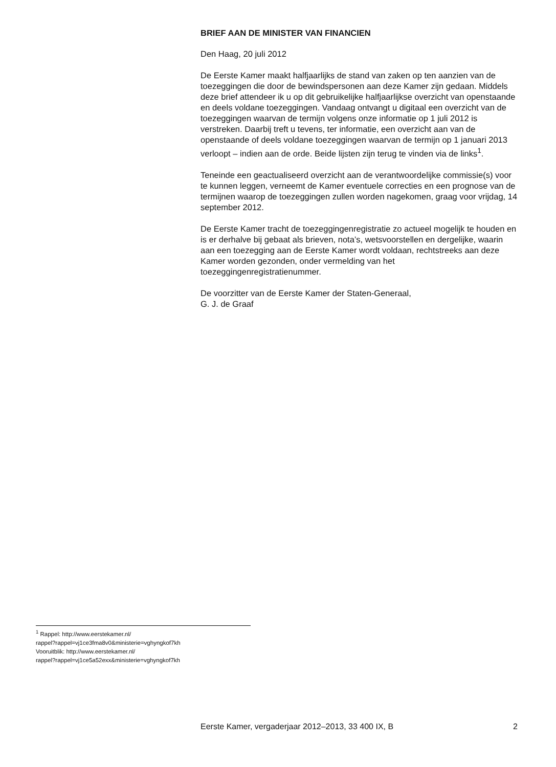BRIEF AAN DE MINISTER VAN FINANCIEN
Den Haag, 20 juli 2012
De Eerste Kamer maakt halfjaarlijks de stand van zaken op ten aanzien van de toezeggingen die door de bewindspersonen aan deze Kamer zijn gedaan. Middels deze brief attendeer ik u op dit gebruikelijke halfjaarlijkse overzicht van openstaande en deels voldane toezeggingen. Vandaag ontvangt u digitaal een overzicht van de toezeggingen waarvan de termijn volgens onze informatie op 1 juli 2012 is verstreken. Daarbij treft u tevens, ter informatie, een overzicht aan van de openstaande of deels voldane toezeggingen waarvan de termijn op 1 januari 2013 verloopt – indien aan de orde. Beide lijsten zijn terug te vinden via de links<sup>1</sup>.
Teneinde een geactualiseerd overzicht aan de verantwoordelijke commissie(s) voor te kunnen leggen, verneemt de Kamer eventuele correcties en een prognose van de termijnen waarop de toezeggingen zullen worden nagekomen, graag voor vrijdag, 14 september 2012.
De Eerste Kamer tracht de toezeggingenregistratie zo actueel mogelijk te houden en is er derhalve bij gebaat als brieven, nota’s, wetsvoorstellen en dergelijke, waarin aan een toezegging aan de Eerste Kamer wordt voldaan, rechtstreeks aan deze Kamer worden gezonden, onder vermelding van het toezeggingenregistratienummer.
De voorzitter van de Eerste Kamer der Staten-Generaal,
G. J. de Graaf
<sup>1</sup> Rappel: http://www.eerstekamer.nl/
rappel?rappel=vj1ce3fma8v0&ministerie=vghyngkof7kh
Vooruitblik: http://www.eerstekamer.nl/
rappel?rappel=vj1ce5a52exx&ministerie=vghyngkof7kh
Eerste Kamer, vergaderjaar 2012–2013, 33 400 IX, B 2